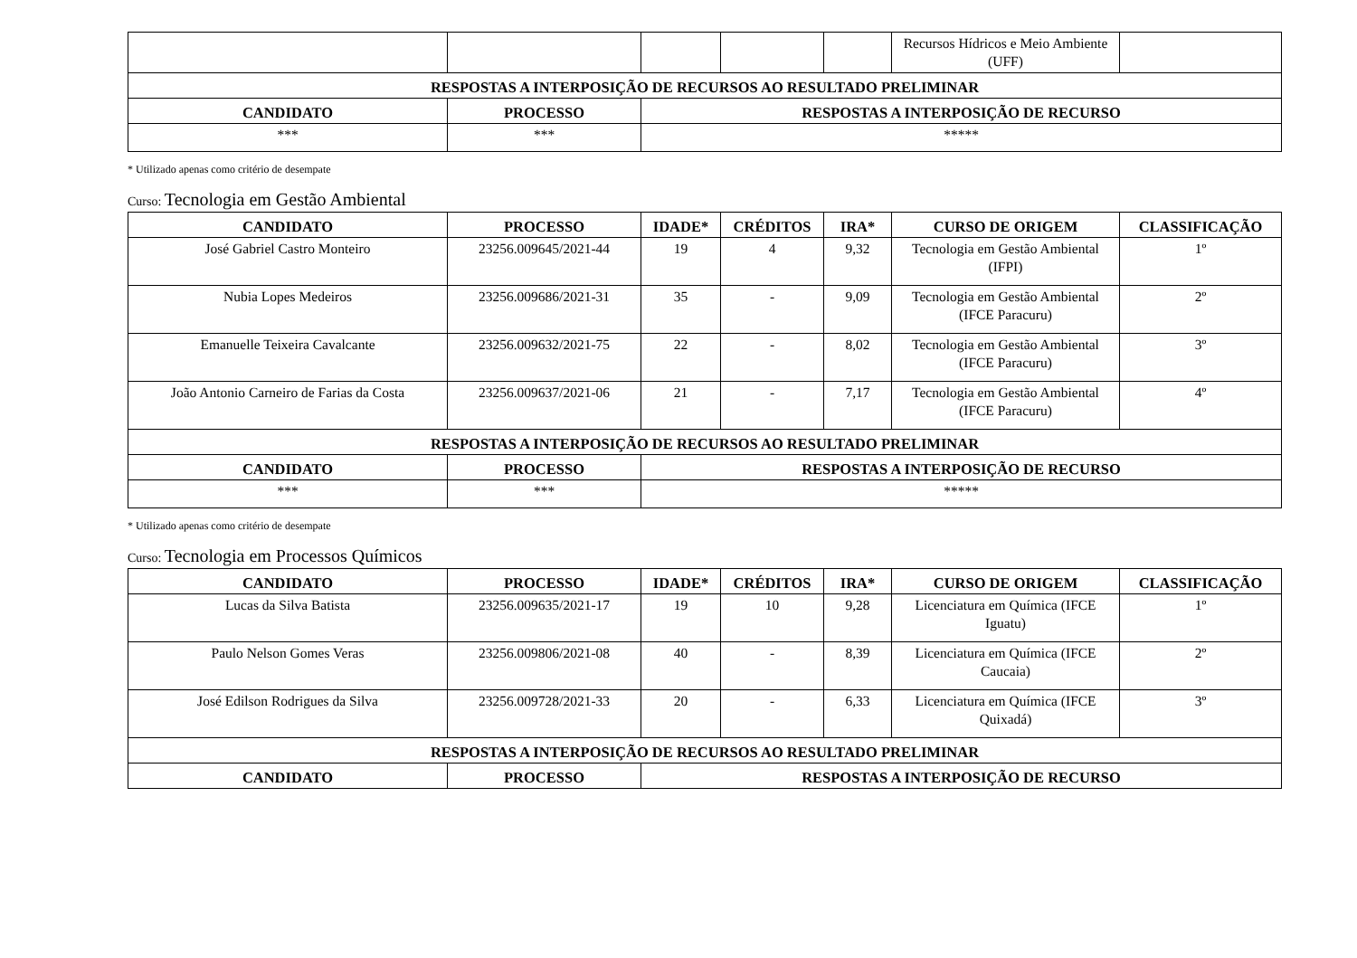| | | | | | Recursos Hídricos e Meio Ambiente (UFF) | |
| RESPOSTAS A INTERPOSIÇÃO DE RECURSOS AO RESULTADO PRELIMINAR | | | | | | |
| CANDIDATO | PROCESSO | RESPOSTAS A INTERPOSIÇÃO DE RECURSO | | | | |
| *** | *** | ***** | | | | |
* Utilizado apenas como critério de desempate
Curso: Tecnologia em Gestão Ambiental
| CANDIDATO | PROCESSO | IDADE* | CRÉDITOS | IRA* | CURSO DE ORIGEM | CLASSIFICAÇÃO |
| --- | --- | --- | --- | --- | --- | --- |
| José Gabriel Castro Monteiro | 23256.009645/2021-44 | 19 | 4 | 9,32 | Tecnologia em Gestão Ambiental (IFPI) | 1º |
| Nubia Lopes Medeiros | 23256.009686/2021-31 | 35 | - | 9,09 | Tecnologia em Gestão Ambiental (IFCE Paracuru) | 2º |
| Emanuelle Teixeira Cavalcante | 23256.009632/2021-75 | 22 | - | 8,02 | Tecnologia em Gestão Ambiental (IFCE Paracuru) | 3º |
| João Antonio Carneiro de Farias da Costa | 23256.009637/2021-06 | 21 | - | 7,17 | Tecnologia em Gestão Ambiental (IFCE Paracuru) | 4º |
| RESPOSTAS A INTERPOSIÇÃO DE RECURSOS AO RESULTADO PRELIMINAR | | | | | | |
| CANDIDATO | PROCESSO | RESPOSTAS A INTERPOSIÇÃO DE RECURSO | | | | |
| *** | *** | ***** | | | | |
* Utilizado apenas como critério de desempate
Curso: Tecnologia em Processos Químicos
| CANDIDATO | PROCESSO | IDADE* | CRÉDITOS | IRA* | CURSO DE ORIGEM | CLASSIFICAÇÃO |
| --- | --- | --- | --- | --- | --- | --- |
| Lucas da Silva Batista | 23256.009635/2021-17 | 19 | 10 | 9,28 | Licenciatura em Química (IFCE Iguatu) | 1º |
| Paulo Nelson Gomes Veras | 23256.009806/2021-08 | 40 | - | 8,39 | Licenciatura em Química (IFCE Caucaia) | 2º |
| José Edilson Rodrigues da Silva | 23256.009728/2021-33 | 20 | - | 6,33 | Licenciatura em Química (IFCE Quixadá) | 3º |
| RESPOSTAS A INTERPOSIÇÃO DE RECURSOS AO RESULTADO PRELIMINAR | | | | | | |
| CANDIDATO | PROCESSO | RESPOSTAS A INTERPOSIÇÃO DE RECURSO | | | | |